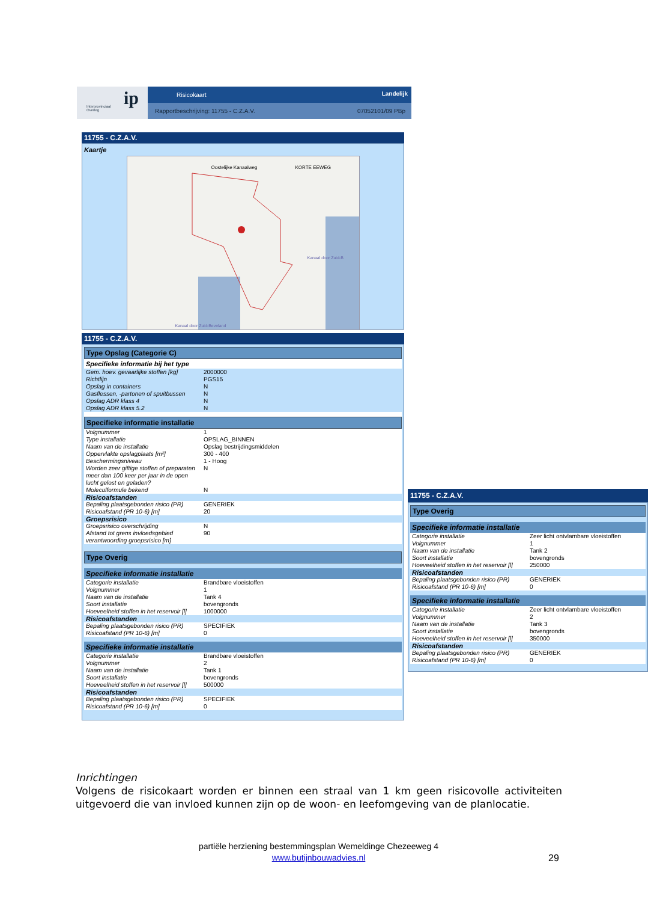ip Interprovinciaal
Overleg
Risicokaart Landelijk
Rapportbeschrijving: 11755 - C.Z.A.V. 07052101/09 PBp
11755 - C.Z.A.V.
Kaartje
Oostelijke Kanaalweg KORTE EEWEG
Kanaal door Zuid-B
Kanaal door Zuid-Beveland
11755 - C.Z.A.V.
Type Opslag (Categorie C)
Specifieke informatie bij het type
| Gem. hoev. gevaarlijke stoffen [kg] | 2000000 |
| Richtlijn | PGS15 |
| Opslag in containers | N |
| Gasflessen, -partonen of spuitbussen | N |
| Opslag ADR klass 4 | N |
| Opslag ADR klass 5.2 | N |
Specifieke informatie installatie
| Volgnummer | 1 |
| Type installatie | OPSLAG_BINNEN |
| Naam van de installatie | Opslag bestrijdingsmiddelen |
| Oppervlakte opslagplaats [m²] | 300 - 400 |
| Beschermingsniveau | 1 - Hoog |
| Worden zeer giftige stoffen of preparaten meer dan 100 keer per jaar in de open lucht gelost en geladen? | N |
| Moleculformule bekend | N |
| Risicoafstanden | |
| Bepaling plaatsgebonden risico (PR) | GENERIEK |
| Risicoafstand (PR 10-6) [m] | 20 |
| Groepsrisico | |
| Groepsrisico overschrijding | N |
| Afstand tot grens invloedsgebied verantwoording groepsrisico [m] | 90 |
Type Overig
Specifieke informatie installatie
| Categorie installatie | Brandbare vloeistoffen |
| Volgnummer | 1 |
| Naam van de installatie | Tank 4 |
| Soort installatie | bovengronds |
| Hoeveelheid stoffen in het reservoir [l] | 1000000 |
| Risicoafstanden | |
| Bepaling plaatsgebonden risico (PR) | SPECIFIEK |
| Risicoafstand (PR 10-6) [m] | 0 |
Specifieke informatie installatie
| Categorie installatie | Brandbare vloeistoffen |
| Volgnummer | 2 |
| Naam van de installatie | Tank 1 |
| Soort installatie | bovengronds |
| Hoeveelheid stoffen in het reservoir [l] | 500000 |
| Risicoafstanden | |
| Bepaling plaatsgebonden risico (PR) | SPECIFIEK |
| Risicoafstand (PR 10-6) [m] | 0 |
11755 - C.Z.A.V.
Type Overig
Specifieke informatie installatie
| Categorie installatie | Zeer licht ontvlambare vloeistoffen |
| Volgnummer | 1 |
| Naam van de installatie | Tank 2 |
| Soort installatie | bovengronds |
| Hoeveelheid stoffen in het reservoir [l] | 250000 |
| Risicoafstanden | |
| Bepaling plaatsgebonden risico (PR) | GENERIEK |
| Risicoafstand (PR 10-6) [m] | 0 |
Specifieke informatie installatie
| Categorie installatie | Zeer licht ontvlambare vloeistoffen |
| Volgnummer | 2 |
| Naam van de installatie | Tank 3 |
| Soort installatie | bovengronds |
| Hoeveelheid stoffen in het reservoir [l] | 350000 |
| Risicoafstanden | |
| Bepaling plaatsgebonden risico (PR) | GENERIEK |
| Risicoafstand (PR 10-6) [m] | 0 |
Inrichtingen
Volgens de risicokaart worden er binnen een straal van 1 km geen risicovolle activiteiten uitgevoerd die van invloed kunnen zijn op de woon- en leefomgeving van de planlocatie.
partiële herziening bestemmingsplan Wemeldinge Chezeeweg 4
www.butijnbouwadvies.nl
29